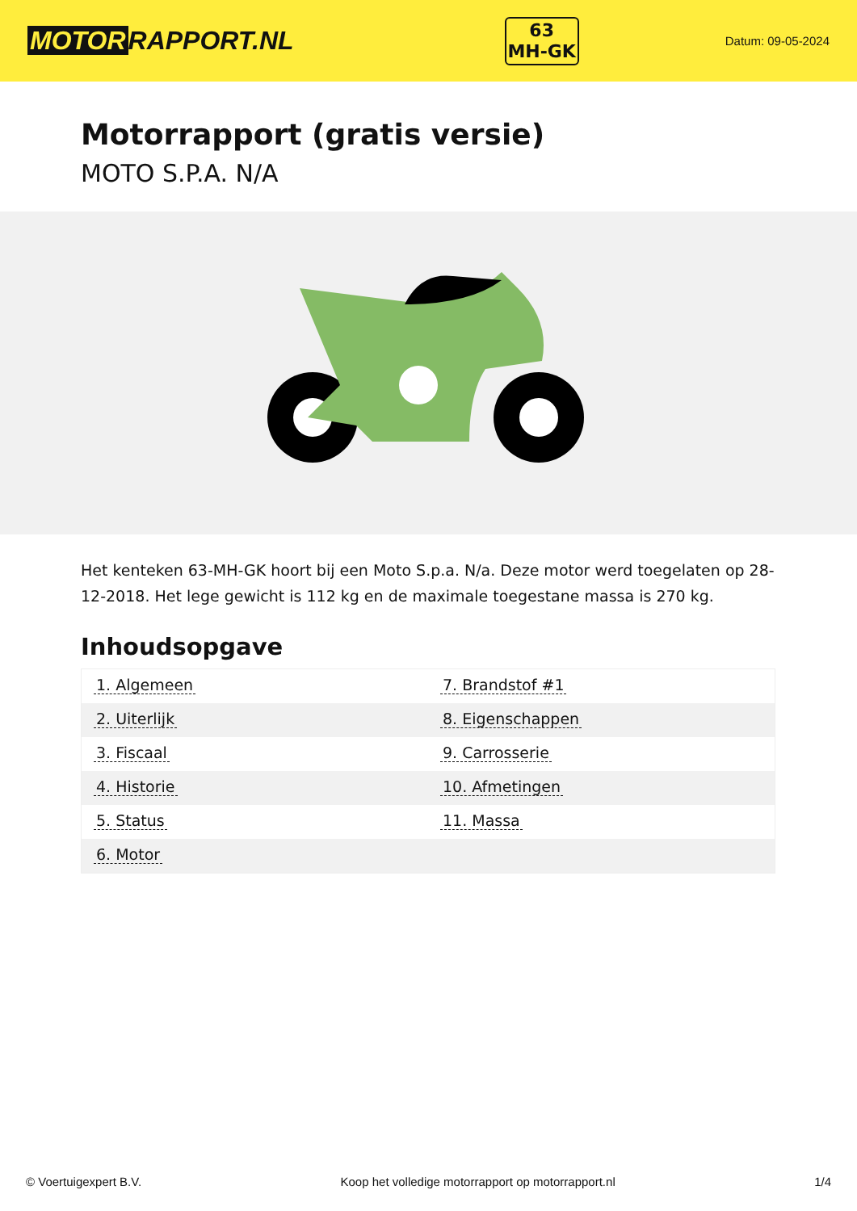MOTOR RAPPORT.NL
63
MH-GK
Datum: 09-05-2024
Motorrapport (gratis versie)
MOTO S.P.A. N/A
Het kenteken 63-MH-GK hoort bij een Moto S.p.a. N/a. Deze motor werd toegelaten op 28-12-2018. Het lege gewicht is 112 kg en de maximale toegestane massa is 270 kg.
Inhoudsopgave
| 1. Algemeen | 7. Brandstof #1 |
| 2. Uiterlijk | 8. Eigenschappen |
| 3. Fiscaal | 9. Carrosserie |
| 4. Historie | 10. Afmetingen |
| 5. Status | 11. Massa |
| 6. Motor | |
© Voertuigexpert B.V. Koop het volledige motorrapport op motorrapport.nl 1/4